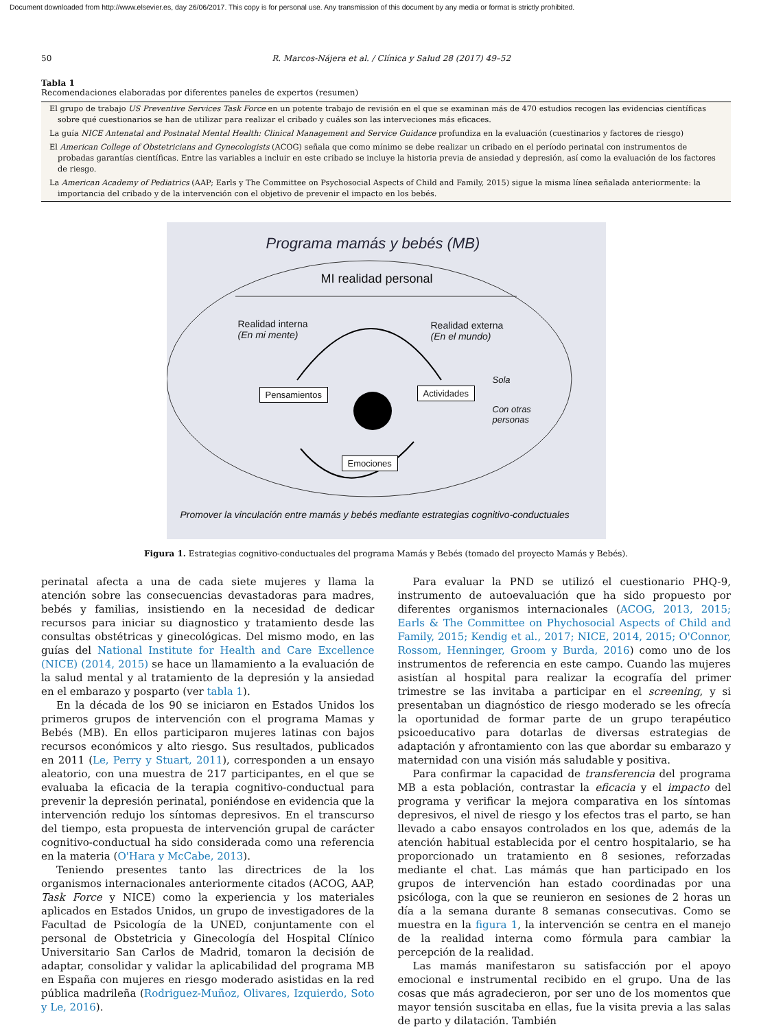Document downloaded from http://www.elsevier.es, day 26/06/2017. This copy is for personal use. Any transmission of this document by any media or format is strictly prohibited.
50 R. Marcos-Nájera et al. / Clínica y Salud 28 (2017) 49–52
Tabla 1
Recomendaciones elaboradas por diferentes paneles de expertos (resumen)
| El grupo de trabajo US Preventive Services Task Force en un potente trabajo de revisión en el que se examinan más de 470 estudios recogen las evidencias científicas sobre qué cuestionarios se han de utilizar para realizar el cribado y cuáles son las interveciones más eficaces. |
| La guía NICE Antenatal and Postnatal Mental Health: Clinical Management and Service Guidance profundiza en la evaluación (cuestinarios y factores de riesgo) |
| El American College of Obstetricians and Gynecologists (ACOG) señala que como mínimo se debe realizar un cribado en el período perinatal con instrumentos de probadas garantías científicas. Entre las variables a incluir en este cribado se incluye la historia previa de ansiedad y depresión, así como la evaluación de los factores de riesgo. |
| La American Academy of Pediatrics (AAP; Earls y The Committee on Psychosocial Aspects of Child and Family, 2015) sigue la misma línea señalada anteriormente: la importancia del cribado y de la intervención con el objetivo de prevenir el impacto en los bebés. |
Programa mamás y bebés (MB)
MI realidad personal
Realidad interna
(En mi mente)
Realidad externa
(En el mundo)
Pensamientos Actividades
Sola
Con otras
personas
Emociones
Promover la vinculación entre mamás y bebés mediante estrategias cognitivo-conductuales
Figura 1. Estrategias cognitivo-conductuales del programa Mamás y Bebés (tomado del proyecto Mamás y Bebés).
perinatal afecta a una de cada siete mujeres y llama la atención sobre las consecuencias devastadoras para madres, bebés y familias, insistiendo en la necesidad de dedicar recursos para iniciar su diagnostico y tratamiento desde las consultas obstétricas y ginecológicas. Del mismo modo, en las guías del National Institute for Health and Care Excellence (NICE) (2014, 2015) se hace un llamamiento a la evaluación de la salud mental y al tratamiento de la depresión y la ansiedad en el embarazo y posparto (ver tabla 1).
En la década de los 90 se iniciaron en Estados Unidos los primeros grupos de intervención con el programa Mamas y Bebés (MB). En ellos participaron mujeres latinas con bajos recursos económicos y alto riesgo. Sus resultados, publicados en 2011 (Le, Perry y Stuart, 2011), corresponden a un ensayo aleatorio, con una muestra de 217 participantes, en el que se evaluaba la eficacia de la terapia cognitivo-conductual para prevenir la depresión perinatal, poniéndose en evidencia que la intervención redujo los síntomas depresivos. En el transcurso del tiempo, esta propuesta de intervención grupal de carácter cognitivo-conductual ha sido considerada como una referencia en la materia (O'Hara y McCabe, 2013).
Teniendo presentes tanto las directrices de la los organismos internacionales anteriormente citados (ACOG, AAP, Task Force y NICE) como la experiencia y los materiales aplicados en Estados Unidos, un grupo de investigadores de la Facultad de Psicología de la UNED, conjuntamente con el personal de Obstetricia y Ginecología del Hospital Clínico Universitario San Carlos de Madrid, tomaron la decisión de adaptar, consolidar y validar la aplicabilidad del programa MB en España con mujeres en riesgo moderado asistidas en la red pública madrileña (Rodriguez-Muñoz, Olivares, Izquierdo, Soto y Le, 2016).
Para evaluar la PND se utilizó el cuestionario PHQ-9, instrumento de autoevaluación que ha sido propuesto por diferentes organismos internacionales (ACOG, 2013, 2015; Earls & The Committee on Phychosocial Aspects of Child and Family, 2015; Kendig et al., 2017; NICE, 2014, 2015; O'Connor, Rossom, Henninger, Groom y Burda, 2016) como uno de los instrumentos de referencia en este campo. Cuando las mujeres asistían al hospital para realizar la ecografía del primer trimestre se las invitaba a participar en el screening, y si presentaban un diagnóstico de riesgo moderado se les ofrecía la oportunidad de formar parte de un grupo terapéutico psicoeducativo para dotarlas de diversas estrategias de adaptación y afrontamiento con las que abordar su embarazo y maternidad con una visión más saludable y positiva.
Para confirmar la capacidad de transferencia del programa MB a esta población, contrastar la eficacia y el impacto del programa y verificar la mejora comparativa en los síntomas depresivos, el nivel de riesgo y los efectos tras el parto, se han llevado a cabo ensayos controlados en los que, además de la atención habitual establecida por el centro hospitalario, se ha proporcionado un tratamiento en 8 sesiones, reforzadas mediante el chat. Las mámás que han participado en los grupos de intervención han estado coordinadas por una psicóloga, con la que se reunieron en sesiones de 2 horas un día a la semana durante 8 semanas consecutivas. Como se muestra en la figura 1, la intervención se centra en el manejo de la realidad interna como fórmula para cambiar la percepción de la realidad.
Las mamás manifestaron su satisfacción por el apoyo emocional e instrumental recibido en el grupo. Una de las cosas que más agradecieron, por ser uno de los momentos que mayor tensión suscitaba en ellas, fue la visita previa a las salas de parto y dilatación. También